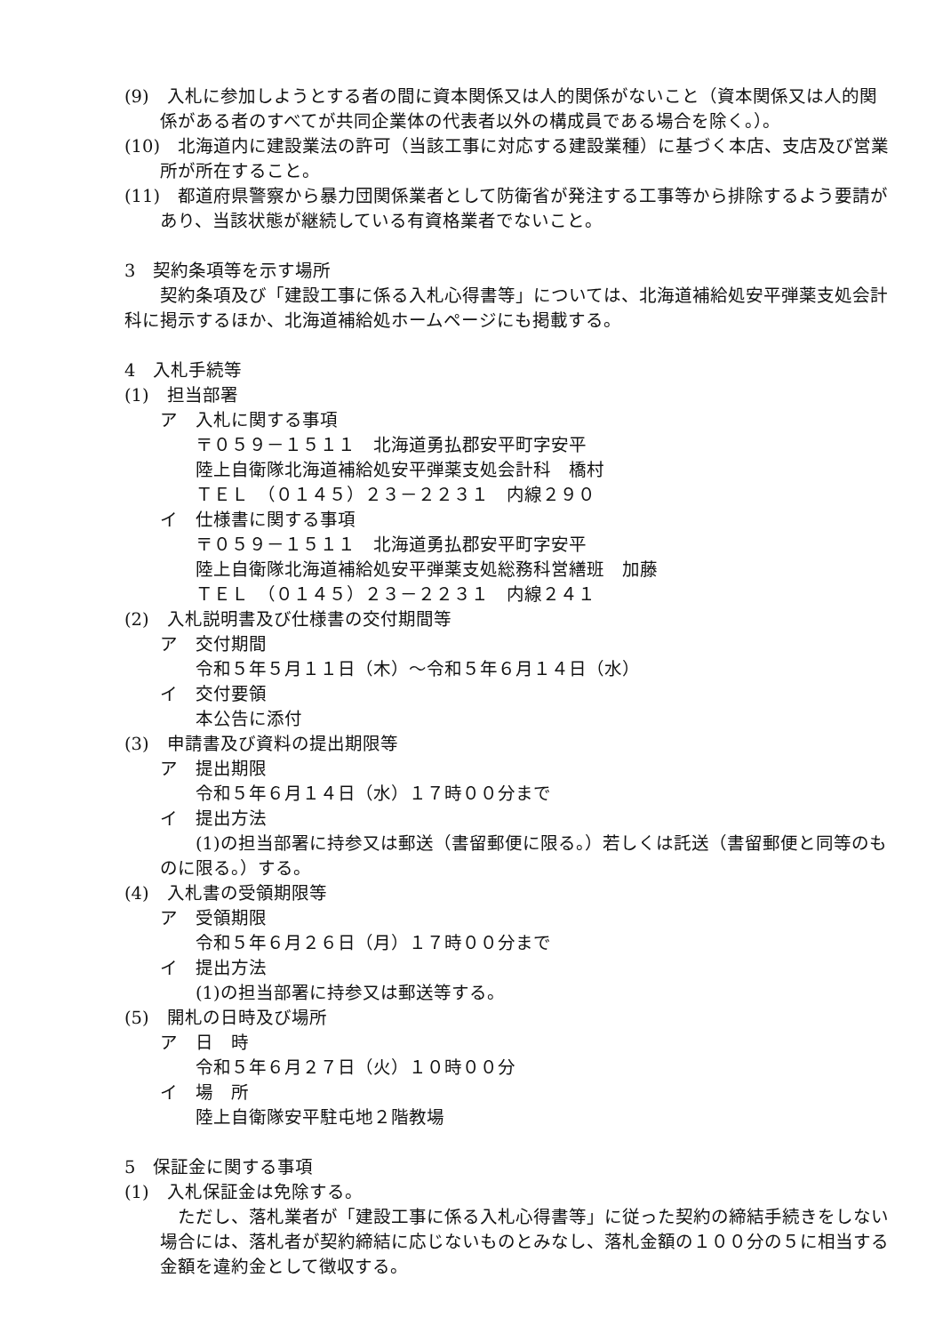(9)　入札に参加しようとする者の間に資本関係又は人的関係がないこと（資本関係又は人的関係がある者のすべてが共同企業体の代表者以外の構成員である場合を除く。）。
(10)　北海道内に建設業法の許可（当該工事に対応する建設業種）に基づく本店、支店及び営業所が所在すること。
(11)　都道府県警察から暴力団関係業者として防衛省が発注する工事等から排除するよう要請があり、当該状態が継続している有資格業者でないこと。
3　契約条項等を示す場所
　　契約条項及び「建設工事に係る入札心得書等」については、北海道補給処安平弾薬支処会計科に掲示するほか、北海道補給処ホームページにも掲載する。
4　入札手続等
(1)　担当部署
ア　入札に関する事項
〒０５９－１５１１　北海道勇払郡安平町字安平
陸上自衛隊北海道補給処安平弾薬支処会計科　橋村
ＴＥＬ　（０１４５）２３－２２３１　内線２９０
イ　仕様書に関する事項
〒０５９－１５１１　北海道勇払郡安平町字安平
陸上自衛隊北海道補給処安平弾薬支処総務科営繕班　加藤
ＴＥＬ　（０１４５）２３－２２３１　内線２４１
(2)　入札説明書及び仕様書の交付期間等
ア　交付期間
令和５年５月１１日（木）～令和５年６月１４日（水）
イ　交付要領
本公告に添付
(3)　申請書及び資料の提出期限等
ア　提出期限
令和５年６月１４日（水）１７時００分まで
イ　提出方法
　　(1)の担当部署に持参又は郵送（書留郵便に限る。）若しくは託送（書留郵便と同等のものに限る。）する。
(4)　入札書の受領期限等
ア　受領期限
令和５年６月２６日（月）１７時００分まで
イ　提出方法
(1)の担当部署に持参又は郵送等する。
(5)　開札の日時及び場所
ア　日　時
令和５年６月２７日（火）１０時００分
イ　場　所
陸上自衛隊安平駐屯地２階教場
5　保証金に関する事項
(1)　入札保証金は免除する。
　ただし、落札業者が「建設工事に係る入札心得書等」に従った契約の締結手続きをしない場合には、落札者が契約締結に応じないものとみなし、落札金額の１００分の５に相当する金額を違約金として徴収する。